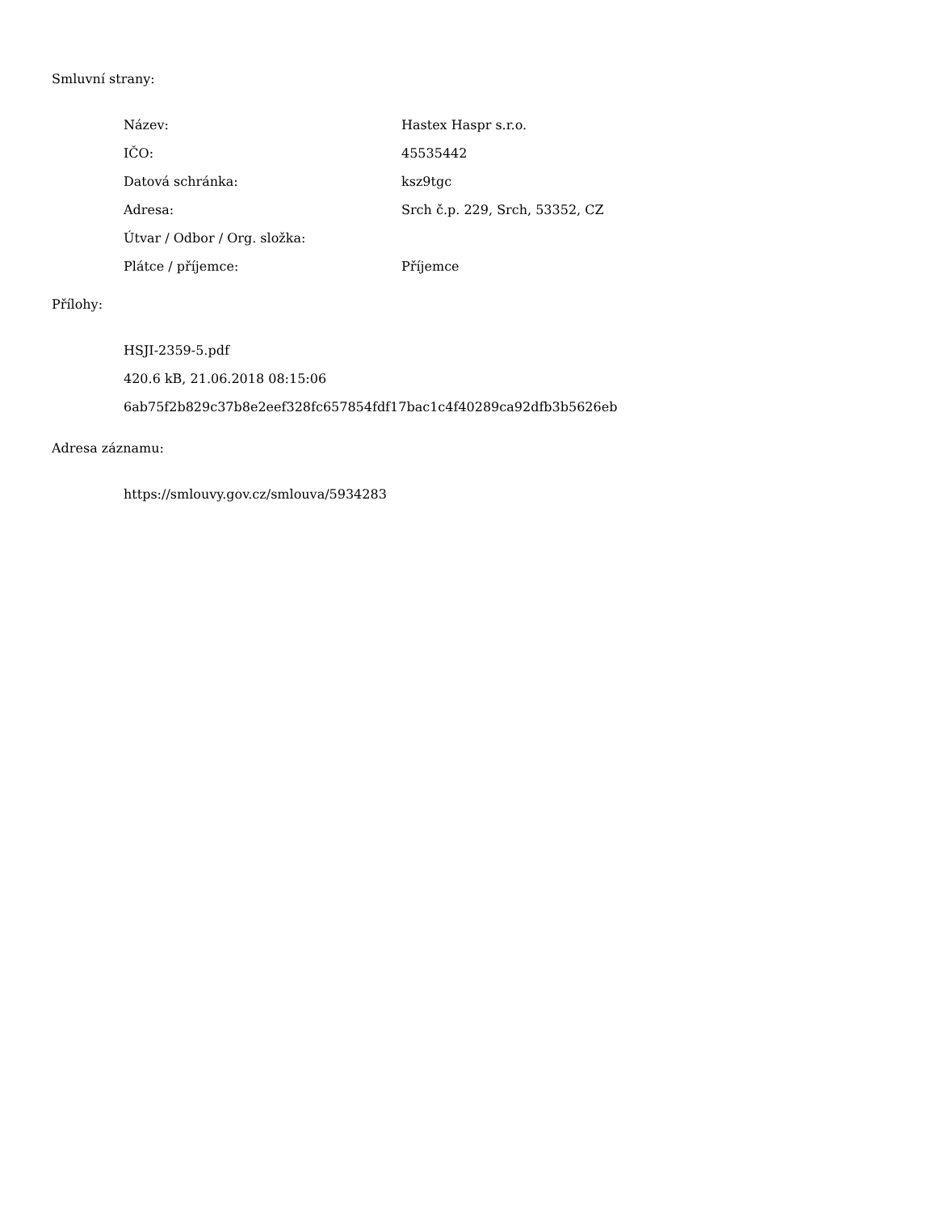Smluvní strany:
| Název: | Hastex Haspr s.r.o. |
| IČO: | 45535442 |
| Datová schránka: | ksz9tgc |
| Adresa: | Srch č.p. 229, Srch, 53352, CZ |
| Útvar / Odbor / Org. složka: | |
| Plátce / příjemce: | Příjemce |
Přílohy:
HSJI-2359-5.pdf
420.6 kB, 21.06.2018 08:15:06
6ab75f2b829c37b8e2eef328fc657854fdf17bac1c4f40289ca92dfb3b5626eb
Adresa záznamu:
https://smlouvy.gov.cz/smlouva/5934283